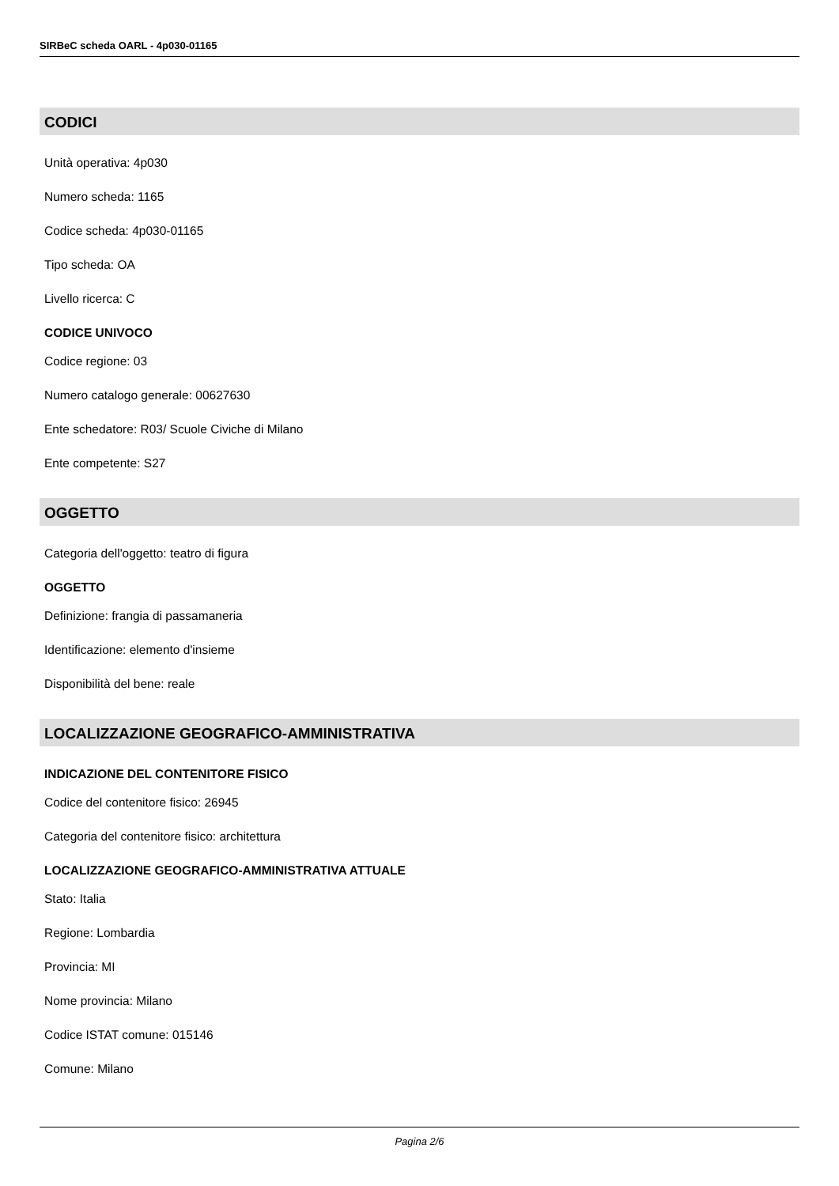SIRBeC scheda OARL - 4p030-01165
CODICI
Unità operativa: 4p030
Numero scheda: 1165
Codice scheda: 4p030-01165
Tipo scheda: OA
Livello ricerca: C
CODICE UNIVOCO
Codice regione: 03
Numero catalogo generale: 00627630
Ente schedatore: R03/ Scuole Civiche di Milano
Ente competente: S27
OGGETTO
Categoria dell'oggetto: teatro di figura
OGGETTO
Definizione: frangia di passamaneria
Identificazione: elemento d'insieme
Disponibilità del bene: reale
LOCALIZZAZIONE GEOGRAFICO-AMMINISTRATIVA
INDICAZIONE DEL CONTENITORE FISICO
Codice del contenitore fisico: 26945
Categoria del contenitore fisico: architettura
LOCALIZZAZIONE GEOGRAFICO-AMMINISTRATIVA ATTUALE
Stato: Italia
Regione: Lombardia
Provincia: MI
Nome provincia: Milano
Codice ISTAT comune: 015146
Comune: Milano
Pagina 2/6